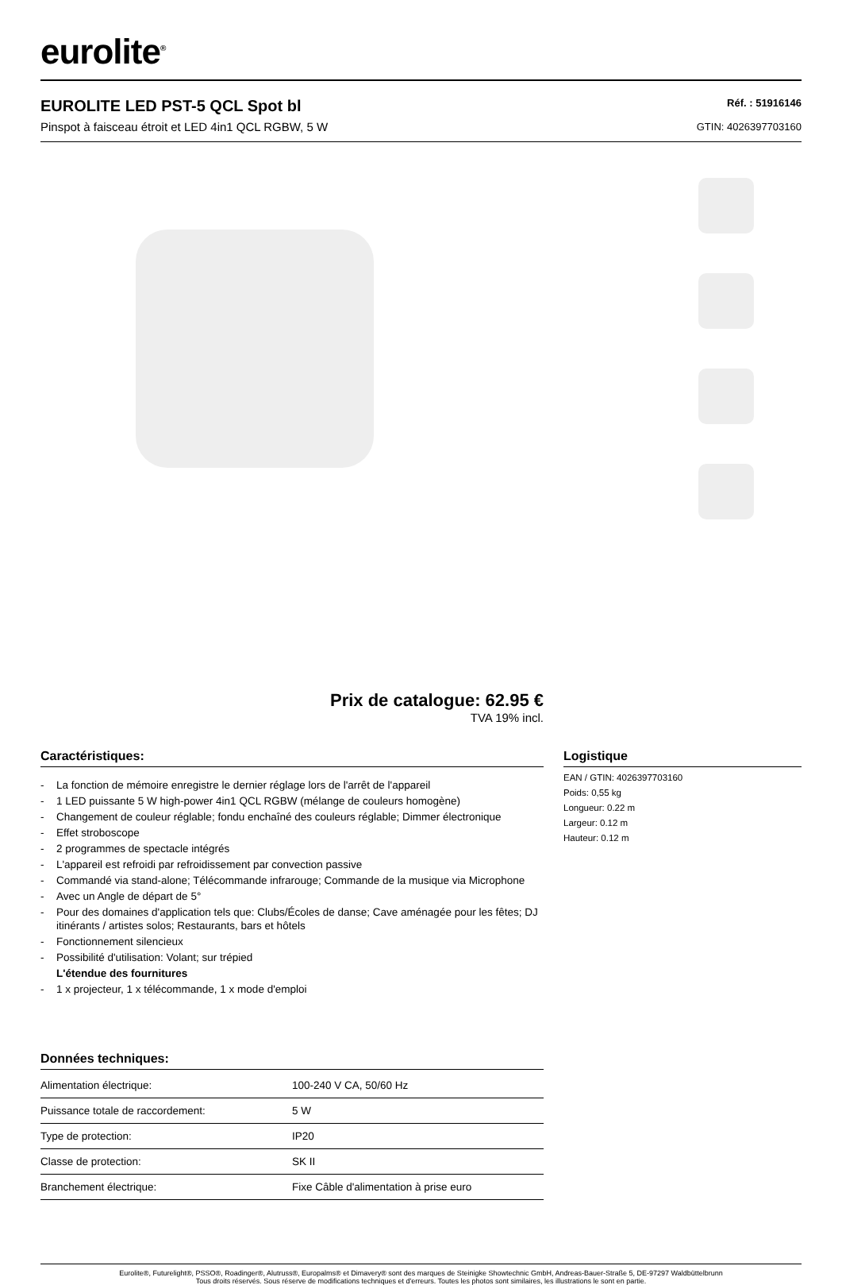eurolite<sup>®</sup>
EUROLITE LED PST-5 QCL Spot bl
Pinspot à faisceau étroit et LED 4in1 QCL RGBW, 5 W
Réf. : 51916146
GTIN: 4026397703160
Prix de catalogue: 62.95 €
TVA 19% incl.
Caractéristiques:
- La fonction de mémoire enregistre le dernier réglage lors de l'arrêt de l'appareil
- 1 LED puissante 5 W high-power 4in1 QCL RGBW (mélange de couleurs homogène)
- Changement de couleur réglable; fondu enchaîné des couleurs réglable; Dimmer électronique
- Effet stroboscope
- 2 programmes de spectacle intégrés
- L'appareil est refroidi par refroidissement par convection passive
- Commandé via stand-alone; Télécommande infrarouge; Commande de la musique via Microphone
- Avec un Angle de départ de 5°
- Pour des domaines d'application tels que: Clubs/Écoles de danse; Cave aménagée pour les fêtes; DJ itinérants / artistes solos; Restaurants, bars et hôtels
- Fonctionnement silencieux
- Possibilité d'utilisation: Volant; sur trépied
L'étendue des fournitures
- 1 x projecteur, 1 x télécommande, 1 x mode d'emploi
Données techniques:
| Alimentation électrique: | 100-240 V CA, 50/60 Hz |
| Puissance totale de raccordement: | 5 W |
| Type de protection: | IP20 |
| Classe de protection: | SK II |
| Branchement électrique: | Fixe Câble d'alimentation à prise euro |
Logistique
EAN / GTIN: 4026397703160
Poids: 0,55 kg
Longueur: 0.22 m
Largeur: 0.12 m
Hauteur: 0.12 m
Eurolite®, Futurelight®, PSSO®, Roadinger®, Alutruss®, Europalms® et Dimavery® sont des marques de Steinigke Showtechnic GmbH, Andreas-Bauer-Straße 5, DE-97297 Waldbüttelbrunn
Tous droits réservés. Sous réserve de modifications techniques et d'erreurs. Toutes les photos sont similaires, les illustrations le sont en partie.